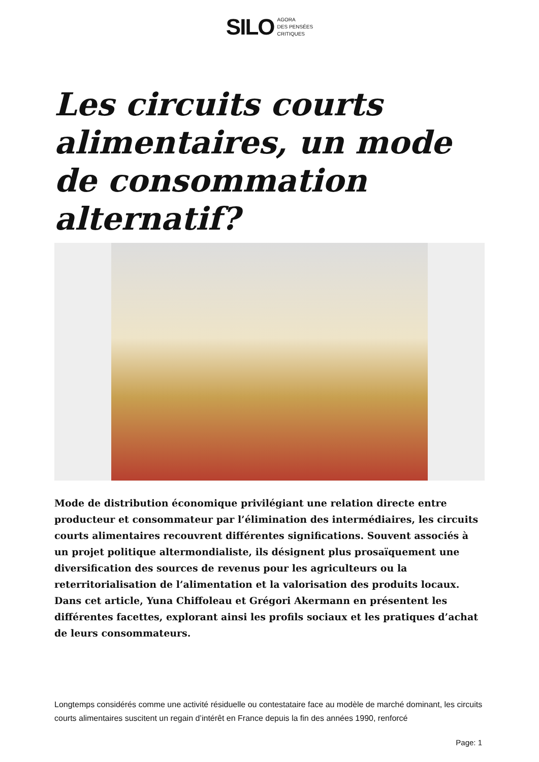SILO AGORA
DES PENSÉES
CRITIQUES
Les circuits courts alimentaires, un mode de consommation alternatif?
Mode de distribution économique privilégiant une relation directe entre producteur et consommateur par l’élimination des intermédiaires, les circuits courts alimentaires recouvrent différentes significations. Souvent associés à un projet politique altermondialiste, ils désignent plus prosaïquement une diversification des sources de revenus pour les agriculteurs ou la reterritorialisation de l’alimentation et la valorisation des produits locaux. Dans cet article, Yuna Chiffoleau et Grégori Akermann en présentent les différentes facettes, explorant ainsi les profils sociaux et les pratiques d’achat de leurs consommateurs.
Longtemps considérés comme une activité résiduelle ou contestataire face au modèle de marché dominant, les circuits courts alimentaires suscitent un regain d’intérêt en France depuis la fin des années 1990, renforcé
Page: 1